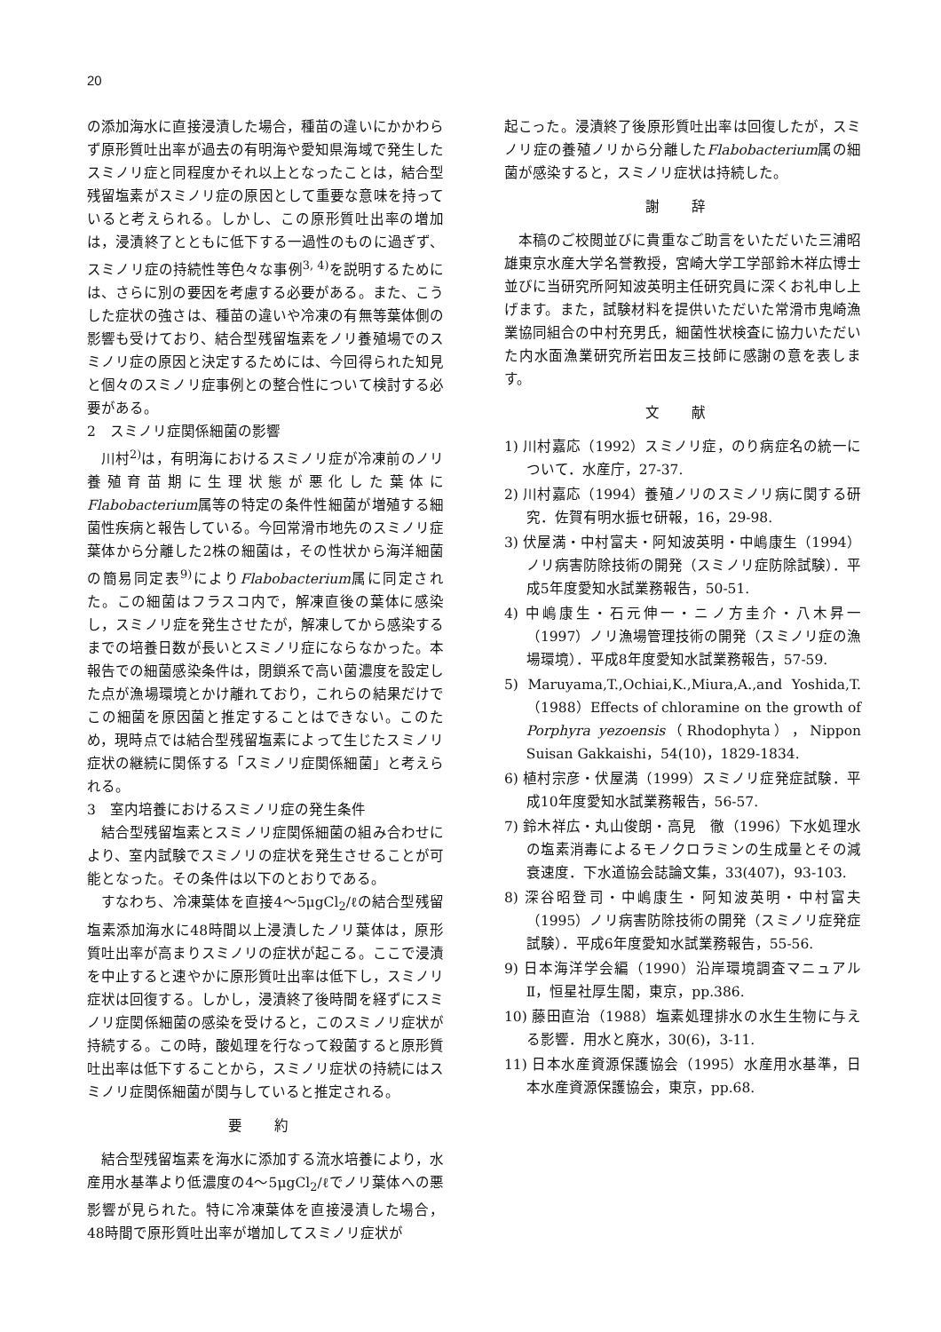20
の添加海水に直接浸漬した場合，種苗の違いにかかわらず原形質吐出率が過去の有明海や愛知県海域で発生したスミノリ症と同程度かそれ以上となったことは，結合型残留塩素がスミノリ症の原因として重要な意味を持っていると考えられる。しかし、この原形質吐出率の増加は，浸漬終了とともに低下する一過性のものに過ぎず、スミノリ症の持続性等色々な事例<sup>3, 4)</sup>を説明するためには、さらに別の要因を考慮する必要がある。また、こうした症状の強さは、種苗の違いや冷凍の有無等葉体側の影響も受けており、結合型残留塩素をノリ養殖場でのスミノリ症の原因と決定するためには、今回得られた知見と個々のスミノリ症事例との整合性について検討する必要がある。
2　スミノリ症関係細菌の影響
川村<sup>2)</sup>は，有明海におけるスミノリ症が冷凍前のノリ養殖育苗期に生理状態が悪化した葉体にFlabobacterium属等の特定の条件性細菌が増殖する細菌性疾病と報告している。今回常滑市地先のスミノリ症葉体から分離した2株の細菌は，その性状から海洋細菌の簡易同定表<sup>9)</sup>によりFlabobacterium属に同定された。この細菌はフラスコ内で，解凍直後の葉体に感染し，スミノリ症を発生させたが，解凍してから感染するまでの培養日数が長いとスミノリ症にならなかった。本報告での細菌感染条件は，閉鎖系で高い菌濃度を設定した点が漁場環境とかけ離れており，これらの結果だけでこの細菌を原因菌と推定することはできない。このため，現時点では結合型残留塩素によって生じたスミノリ症状の継続に関係する「スミノリ症関係細菌」と考えられる。
3　室内培養におけるスミノリ症の発生条件
結合型残留塩素とスミノリ症関係細菌の組み合わせにより、室内試験でスミノリの症状を発生させることが可能となった。その条件は以下のとおりである。
すなわち、冷凍葉体を直接4～5μgCl<sub>2</sub>/ℓの結合型残留塩素添加海水に48時間以上浸漬したノリ葉体は，原形質吐出率が高まりスミノリの症状が起こる。ここで浸漬を中止すると速やかに原形質吐出率は低下し，スミノリ症状は回復する。しかし，浸漬終了後時間を経ずにスミノリ症関係細菌の感染を受けると，このスミノリ症状が持続する。この時，酸処理を行なって殺菌すると原形質吐出率は低下することから，スミノリ症状の持続にはスミノリ症関係細菌が関与していると推定される。
要 約
結合型残留塩素を海水に添加する流水培養により，水産用水基準より低濃度の4～5μgCl<sub>2</sub>/ℓでノリ葉体への悪影響が見られた。特に冷凍葉体を直接浸漬した場合，48時間で原形質吐出率が増加してスミノリ症状が
起こった。浸漬終了後原形質吐出率は回復したが，スミノリ症の養殖ノリから分離したFlabobacterium属の細菌が感染すると，スミノリ症状は持続した。
謝 辞
本稿のご校閲並びに貴重なご助言をいただいた三浦昭雄東京水産大学名誉教授，宮崎大学工学部鈴木祥広博士並びに当研究所阿知波英明主任研究員に深くお礼申し上げます。また，試験材料を提供いただいた常滑市鬼崎漁業協同組合の中村充男氏，細菌性状検査に協力いただいた内水面漁業研究所岩田友三技師に感謝の意を表します。
文 献
1) 川村嘉応（1992）スミノリ症，のり病症名の統一について．水産庁，27-37.
2) 川村嘉応（1994）養殖ノリのスミノリ病に関する研究．佐賀有明水振セ研報，16，29-98.
3) 伏屋満・中村富夫・阿知波英明・中嶋康生（1994）ノリ病害防除技術の開発（スミノリ症防除試験）．平成5年度愛知水試業務報告，50-51.
4) 中嶋康生・石元伸一・ニノ方圭介・八木昇一（1997）ノリ漁場管理技術の開発（スミノリ症の漁場環境）．平成8年度愛知水試業務報告，57-59.
5) Maruyama,T.,Ochiai,K.,Miura,A.,and Yoshida,T.（1988）Effects of chloramine on the growth of Porphyra yezoensis（Rhodophyta），Nippon Suisan Gakkaishi，54(10)，1829-1834.
6) 植村宗彦・伏屋満（1999）スミノリ症発症試験．平成10年度愛知水試業務報告，56-57.
7) 鈴木祥広・丸山俊朗・高見　徹（1996）下水処理水の塩素消毒によるモノクロラミンの生成量とその減衰速度．下水道協会誌論文集，33(407)，93-103.
8) 深谷昭登司・中嶋康生・阿知波英明・中村富夫（1995）ノリ病害防除技術の開発（スミノリ症発症試験）．平成6年度愛知水試業務報告，55-56.
9) 日本海洋学会編（1990）沿岸環境調査マニュアルⅡ，恒星社厚生閣，東京，pp.386.
10) 藤田直治（1988）塩素処理排水の水生生物に与える影響．用水と廃水，30(6)，3-11.
11) 日本水産資源保護協会（1995）水産用水基準，日本水産資源保護協会，東京，pp.68.